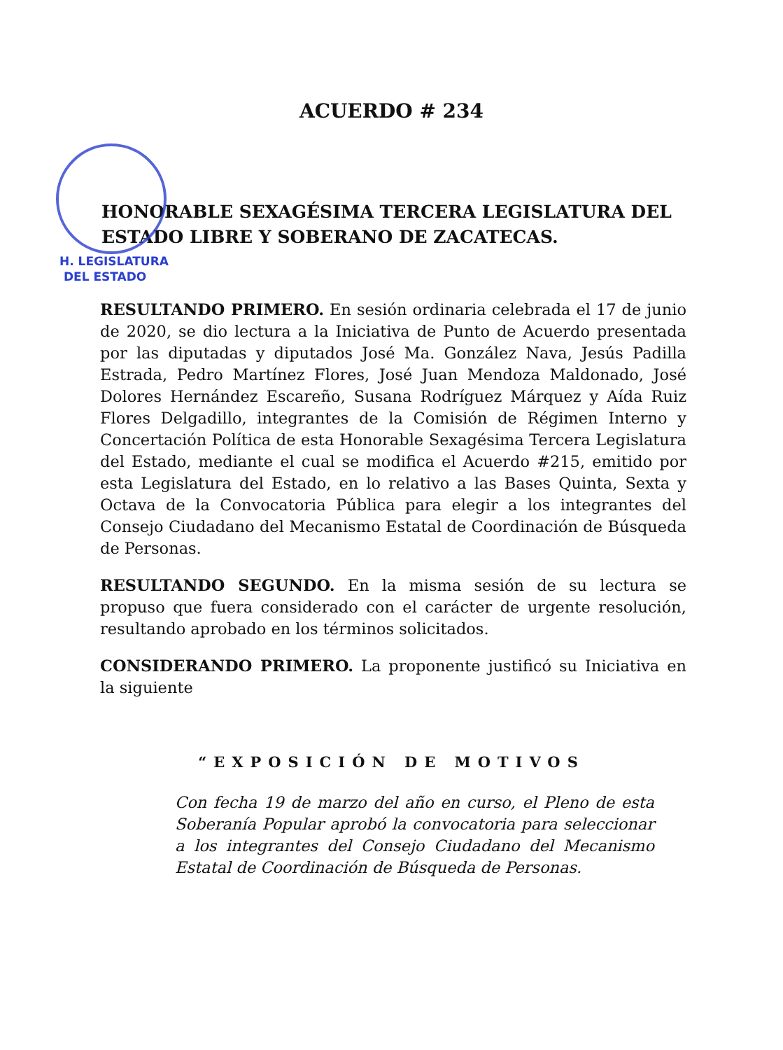H. LEGISLATURA
DEL ESTADO
ACUERDO # 234
HONORABLE SEXAGÉSIMA TERCERA LEGISLATURA DEL ESTADO LIBRE Y SOBERANO DE ZACATECAS.
RESULTANDO PRIMERO. En sesión ordinaria celebrada el 17 de junio de 2020, se dio lectura a la Iniciativa de Punto de Acuerdo presentada por las diputadas y diputados José Ma. González Nava, Jesús Padilla Estrada, Pedro Martínez Flores, José Juan Mendoza Maldonado, José Dolores Hernández Escareño, Susana Rodríguez Márquez y Aída Ruiz Flores Delgadillo, integrantes de la Comisión de Régimen Interno y Concertación Política de esta Honorable Sexagésima Tercera Legislatura del Estado, mediante el cual se modifica el Acuerdo #215, emitido por esta Legislatura del Estado, en lo relativo a las Bases Quinta, Sexta y Octava de la Convocatoria Pública para elegir a los integrantes del Consejo Ciudadano del Mecanismo Estatal de Coordinación de Búsqueda de Personas.
RESULTANDO SEGUNDO. En la misma sesión de su lectura se propuso que fuera considerado con el carácter de urgente resolución, resultando aprobado en los términos solicitados.
CONSIDERANDO PRIMERO. La proponente justificó su Iniciativa en la siguiente
“EXPOSICIÓN DE MOTIVOS
Con fecha 19 de marzo del año en curso, el Pleno de esta Soberanía Popular aprobó la convocatoria para seleccionar a los integrantes del Consejo Ciudadano del Mecanismo Estatal de Coordinación de Búsqueda de Personas.